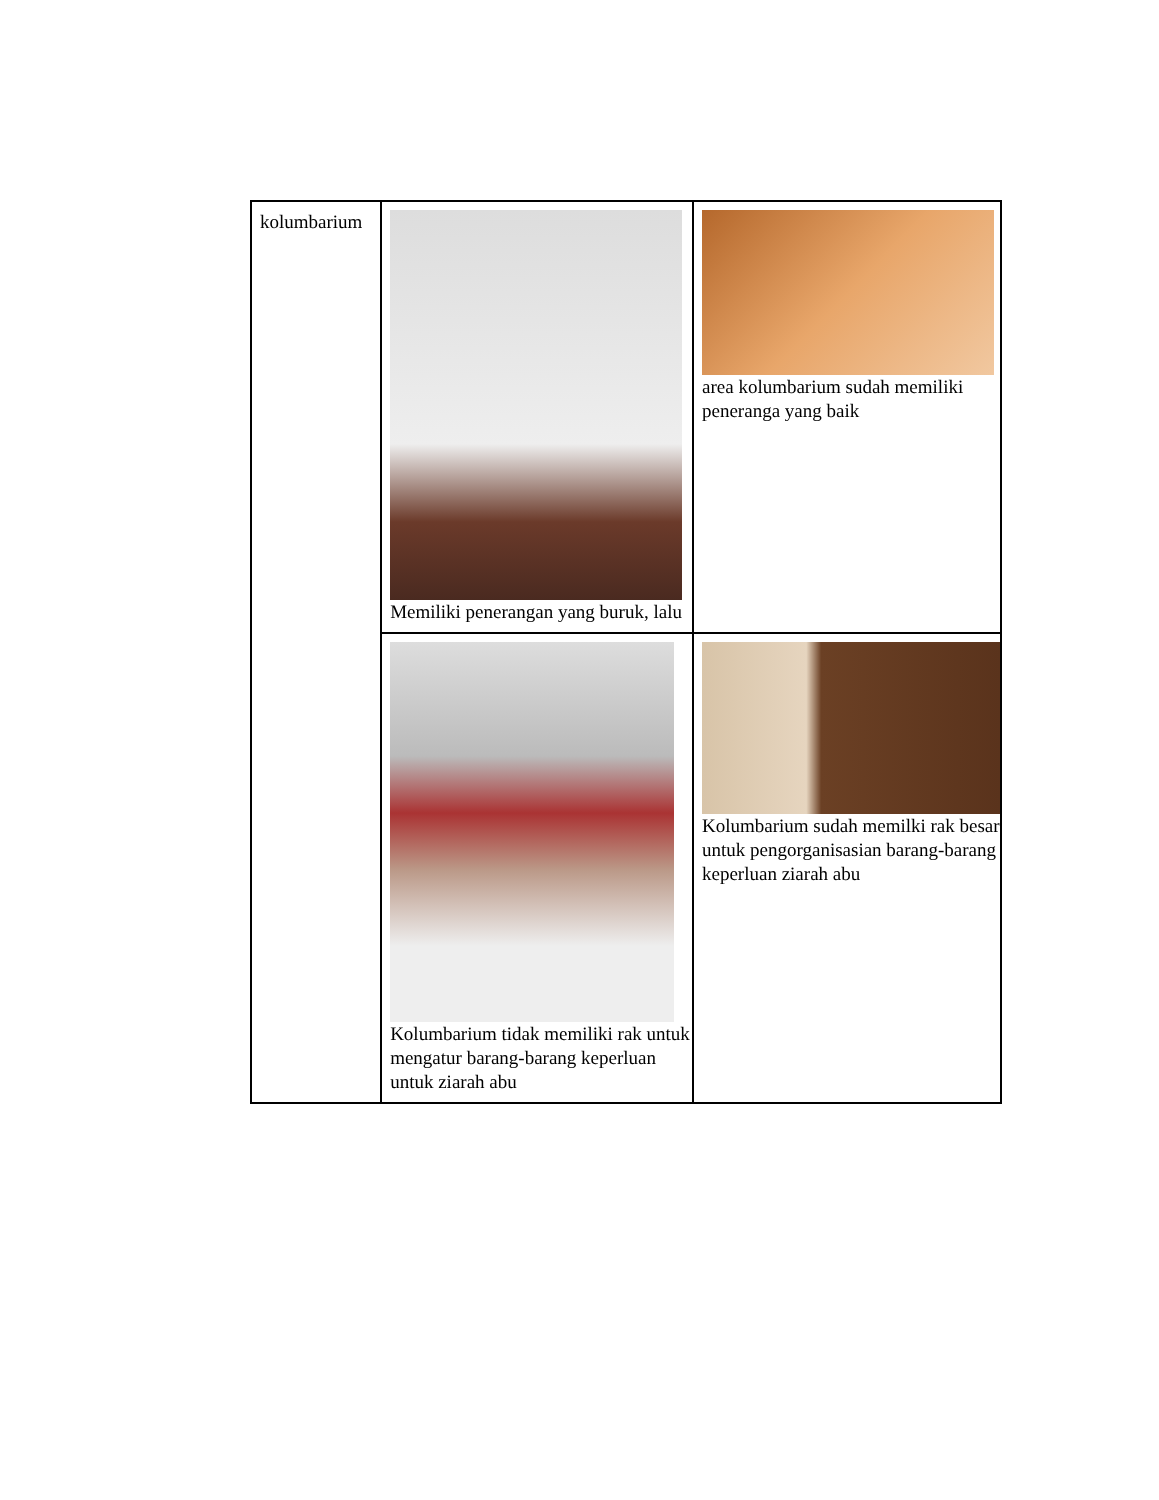| kolumbarium | Memiliki penerangan yang buruk, lalu | area kolumbarium sudah memiliki peneranga yang baik |
| | Kolumbarium tidak memiliki rak untuk mengatur barang-barang keperluan untuk ziarah abu | Kolumbarium sudah memilki rak besar untuk pengorganisasian barang-barang keperluan ziarah abu |